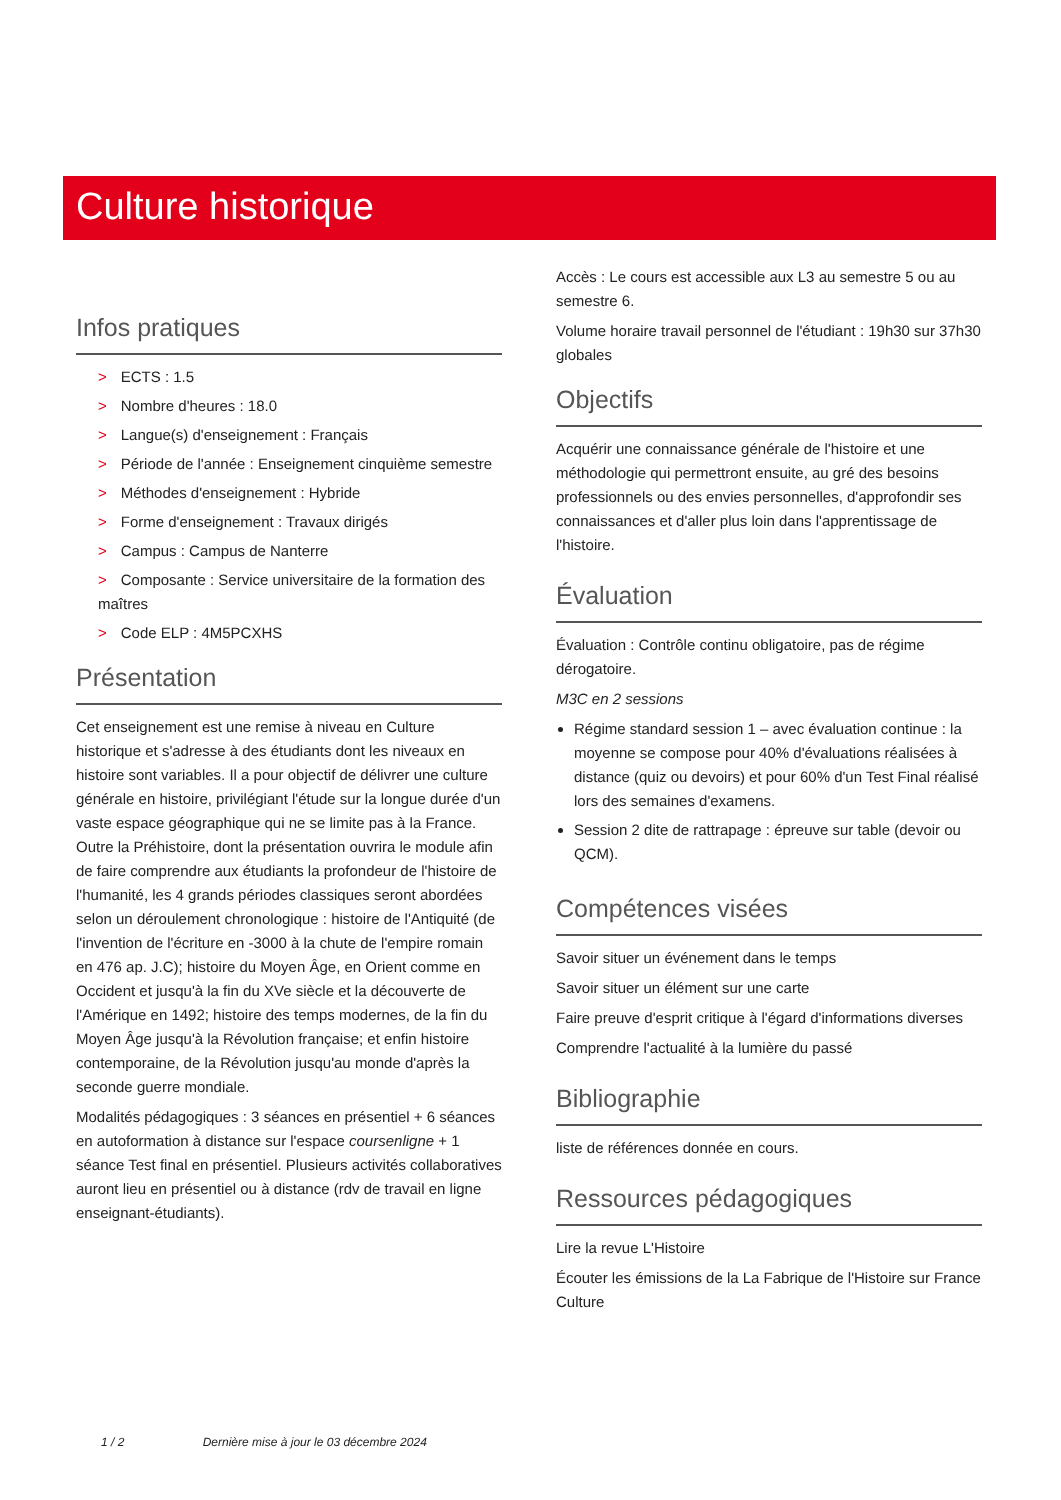Culture historique
Infos pratiques
> ECTS : 1.5
> Nombre d'heures : 18.0
> Langue(s) d'enseignement : Français
> Période de l'année : Enseignement cinquième semestre
> Méthodes d'enseignement : Hybride
> Forme d'enseignement : Travaux dirigés
> Campus : Campus de Nanterre
> Composante : Service universitaire de la formation des maîtres
> Code ELP : 4M5PCXHS
Présentation
Cet enseignement est une remise à niveau en Culture historique et s'adresse à des étudiants dont les niveaux en histoire sont variables. Il a pour objectif de délivrer une culture générale en histoire, privilégiant l'étude sur la longue durée d'un vaste espace géographique qui ne se limite pas à la France. Outre la Préhistoire, dont la présentation ouvrira le module afin de faire comprendre aux étudiants la profondeur de l'histoire de l'humanité, les 4 grands périodes classiques seront abordées selon un déroulement chronologique : histoire de l'Antiquité (de l'invention de l'écriture en -3000 à la chute de l'empire romain en 476 ap. J.C); histoire du Moyen Âge, en Orient comme en Occident et jusqu'à la fin du XVe siècle et la découverte de l'Amérique en 1492; histoire des temps modernes, de la fin du Moyen Âge jusqu'à la Révolution française; et enfin histoire contemporaine, de la Révolution jusqu'au monde d'après la seconde guerre mondiale.
Modalités pédagogiques : 3 séances en présentiel + 6 séances en autoformation à distance sur l'espace coursenligne + 1 séance Test final en présentiel. Plusieurs activités collaboratives auront lieu en présentiel ou à distance (rdv de travail en ligne enseignant-étudiants).
Accès : Le cours est accessible aux L3 au semestre 5 ou au semestre 6.
Volume horaire travail personnel de l'étudiant : 19h30 sur 37h30 globales
Objectifs
Acquérir une connaissance générale de l'histoire et une méthodologie qui permettront ensuite, au gré des besoins professionnels ou des envies personnelles, d'approfondir ses connaissances et d'aller plus loin dans l'apprentissage de l'histoire.
Évaluation
Évaluation : Contrôle continu obligatoire, pas de régime dérogatoire.
M3C en 2 sessions
Régime standard session 1 – avec évaluation continue : la moyenne se compose pour 40% d'évaluations réalisées à distance (quiz ou devoirs) et pour 60% d'un Test Final réalisé lors des semaines d'examens.
Session 2 dite de rattrapage : épreuve sur table (devoir ou QCM).
Compétences visées
Savoir situer un événement dans le temps
Savoir situer un élément sur une carte
Faire preuve d'esprit critique à l'égard d'informations diverses
Comprendre l'actualité à la lumière du passé
Bibliographie
liste de références donnée en cours.
Ressources pédagogiques
Lire la revue L'Histoire
Écouter les émissions de la La Fabrique de l'Histoire sur France Culture
1 / 2 Dernière mise à jour le 03 décembre 2024